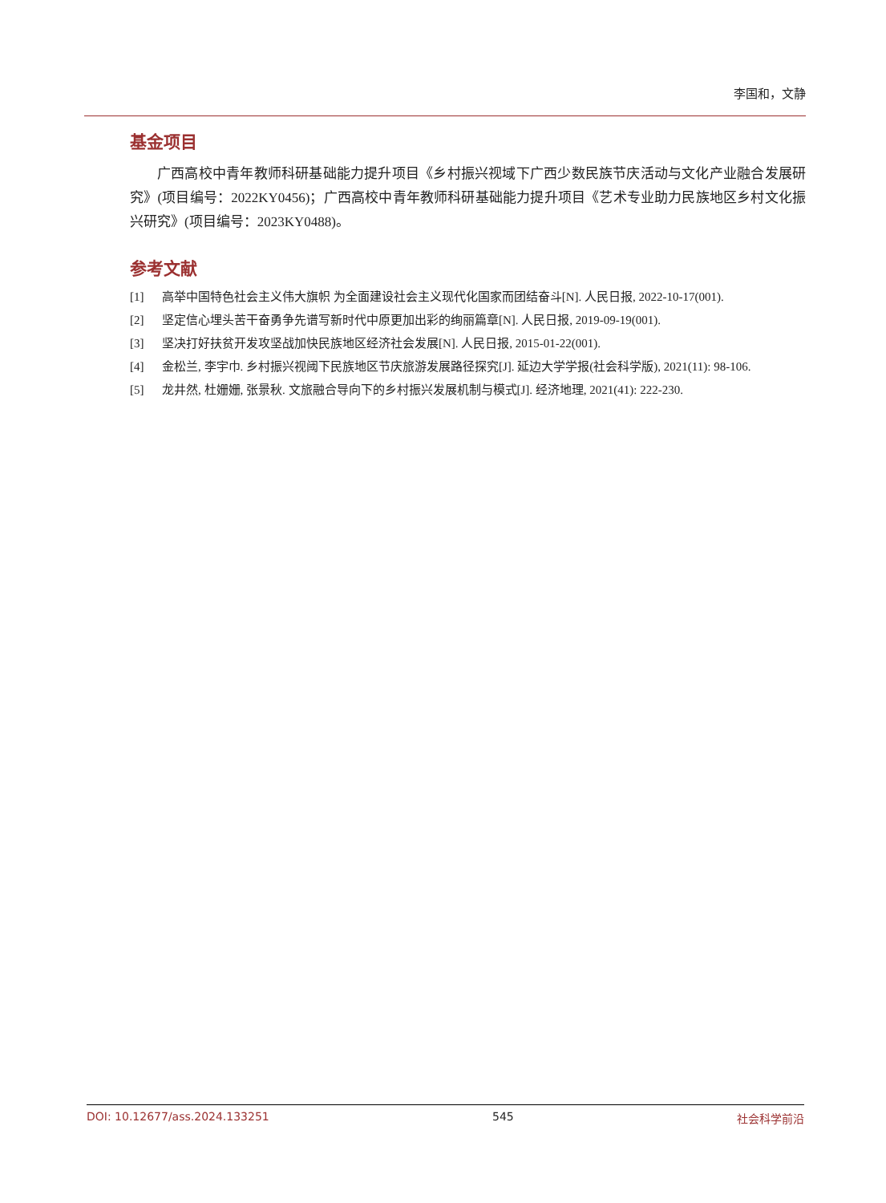李国和，文静
基金项目
广西高校中青年教师科研基础能力提升项目《乡村振兴视域下广西少数民族节庆活动与文化产业融合发展研究》(项目编号：2022KY0456)；广西高校中青年教师科研基础能力提升项目《艺术专业助力民族地区乡村文化振兴研究》(项目编号：2023KY0488)。
参考文献
[1] 高举中国特色社会主义伟大旗帜 为全面建设社会主义现代化国家而团结奋斗[N]. 人民日报, 2022-10-17(001).
[2] 坚定信心埋头苦干奋勇争先谱写新时代中原更加出彩的绚丽篇章[N]. 人民日报, 2019-09-19(001).
[3] 坚决打好扶贫开发攻坚战加快民族地区经济社会发展[N]. 人民日报, 2015-01-22(001).
[4] 金松兰, 李宇巾. 乡村振兴视阈下民族地区节庆旅游发展路径探究[J]. 延边大学学报(社会科学版), 2021(11): 98-106.
[5] 龙井然, 杜姗姗, 张景秋. 文旅融合导向下的乡村振兴发展机制与模式[J]. 经济地理, 2021(41): 222-230.
DOI: 10.12677/ass.2024.133251 545 社会科学前沿